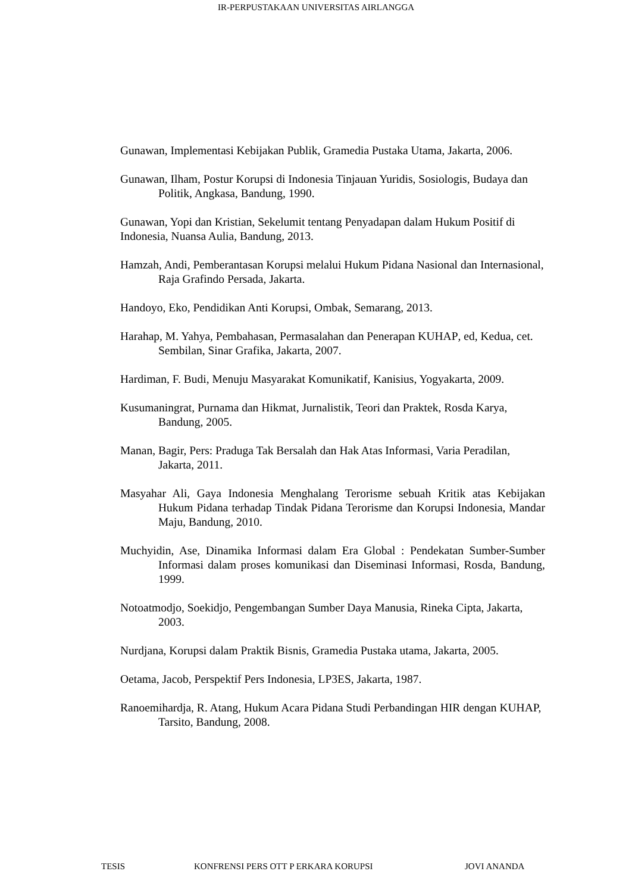IR-PERPUSTAKAAN UNIVERSITAS AIRLANGGA
Gunawan, Implementasi Kebijakan Publik, Gramedia Pustaka Utama, Jakarta, 2006.
Gunawan, Ilham, Postur Korupsi di Indonesia Tinjauan Yuridis, Sosiologis, Budaya dan Politik, Angkasa, Bandung, 1990.
Gunawan, Yopi dan Kristian, Sekelumit tentang Penyadapan dalam Hukum Positif di Indonesia, Nuansa Aulia, Bandung, 2013.
Hamzah, Andi, Pemberantasan Korupsi melalui Hukum Pidana Nasional dan Internasional, Raja Grafindo Persada, Jakarta.
Handoyo, Eko, Pendidikan Anti Korupsi, Ombak, Semarang, 2013.
Harahap, M. Yahya, Pembahasan, Permasalahan dan Penerapan KUHAP, ed, Kedua, cet. Sembilan, Sinar Grafika, Jakarta, 2007.
Hardiman, F. Budi, Menuju Masyarakat Komunikatif, Kanisius, Yogyakarta, 2009.
Kusumaningrat, Purnama dan Hikmat, Jurnalistik, Teori dan Praktek, Rosda Karya, Bandung, 2005.
Manan, Bagir, Pers: Praduga Tak Bersalah dan Hak Atas Informasi, Varia Peradilan, Jakarta, 2011.
Masyahar Ali, Gaya Indonesia Menghalang Terorisme sebuah Kritik atas Kebijakan Hukum Pidana terhadap Tindak Pidana Terorisme dan Korupsi Indonesia, Mandar Maju, Bandung, 2010.
Muchyidin, Ase, Dinamika Informasi dalam Era Global : Pendekatan Sumber-Sumber Informasi dalam proses komunikasi dan Diseminasi Informasi, Rosda, Bandung, 1999.
Notoatmodjo, Soekidjo, Pengembangan Sumber Daya Manusia, Rineka Cipta, Jakarta, 2003.
Nurdjana, Korupsi dalam Praktik Bisnis, Gramedia Pustaka utama, Jakarta, 2005.
Oetama, Jacob, Perspektif Pers Indonesia, LP3ES, Jakarta, 1987.
Ranoemihardja, R. Atang, Hukum Acara Pidana Studi Perbandingan HIR dengan KUHAP, Tarsito, Bandung, 2008.
TESIS KONFRENSI PERS OTT P ERKARA KORUPSI JOVI ANANDA